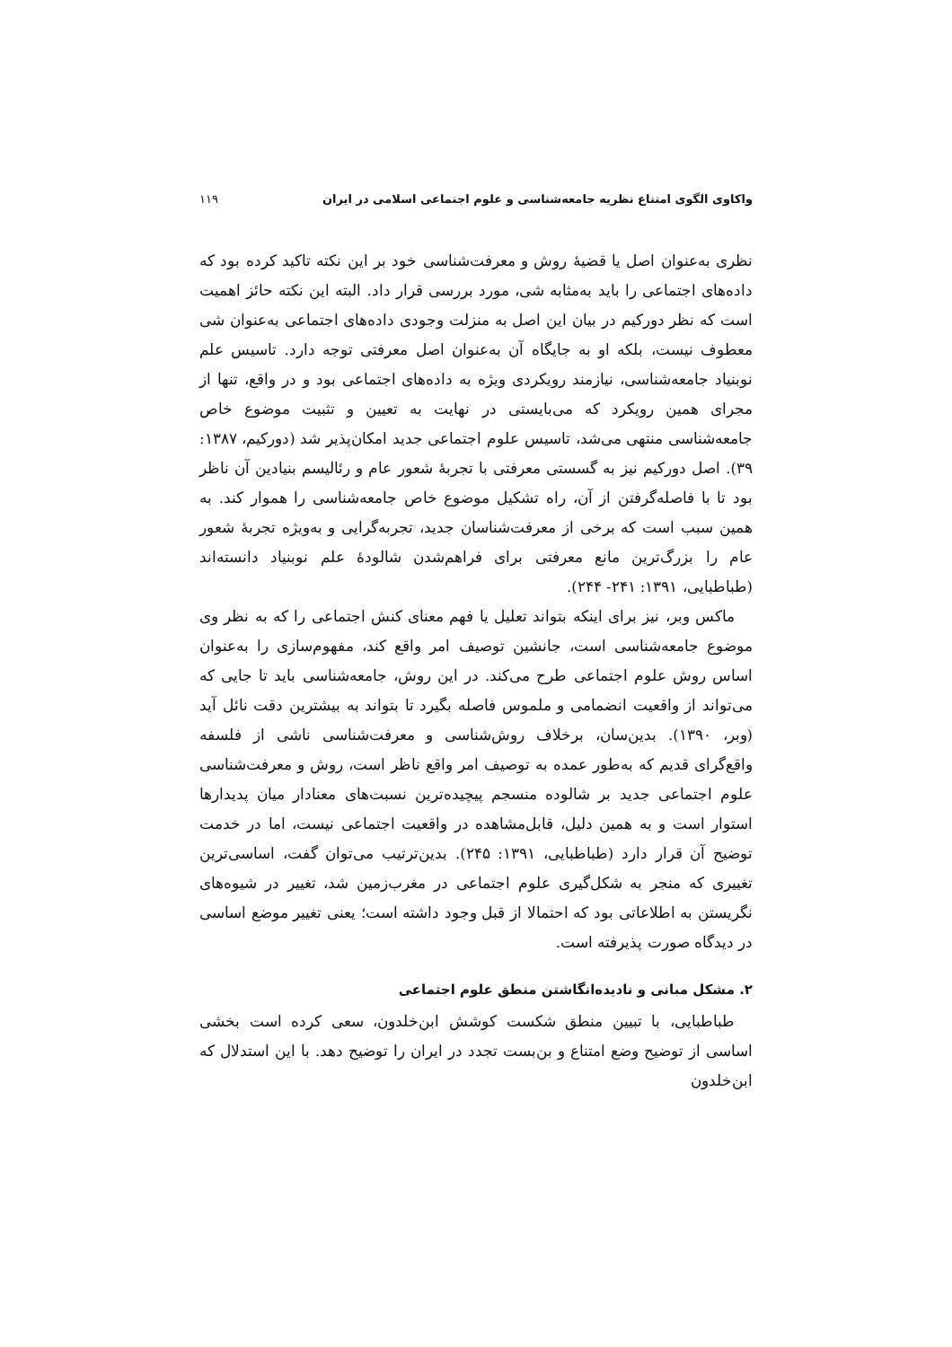واکاوی الگوی امتناع نظریه جامعه‌شناسی و علوم اجتماعی اسلامی در ایران ۱۱۹
نظری به‌عنوان اصل یا قضیهٔ روش و معرفت‌شناسی خود بر این نکته تاکید کرده بود که داده‌های اجتماعی را باید به‌مثابه شی، مورد بررسی قرار داد. البته این نکته حائز اهمیت است که نظر دورکیم در بیان این اصل به منزلت وجودی داده‌های اجتماعی به‌عنوان شی معطوف نیست، بلکه او به جایگاه آن به‌عنوان اصل معرفتی توجه دارد. تاسیس علم نوبنیاد جامعه‌شناسی، نیازمند رویکردی ویژه به داده‌های اجتماعی بود و در واقع، تنها از مجرای همین رویکرد که می‌بایستی در نهایت به تعیین و تثبیت موضوع خاص جامعه‌شناسی منتهی می‌شد، تاسیس علوم اجتماعی جدید امکان‌پذیر شد (دورکیم، ۱۳۸۷: ۳۹). اصل دورکیم نیز به گسستی معرفتی با تجربهٔ شعور عام و رئالیسم بنیادین آن ناظر بود تا با فاصله‌گرفتن از آن، راه تشکیل موضوع خاص جامعه‌شناسی را هموار کند. به همین سبب است که برخی از معرفت‌شناسان جدید، تجربه‌گرایی و به‌ویژه تجربهٔ شعور عام را بزرگ‌ترین مانع معرفتی برای فراهم‌شدن شالودهٔ علم نوبنیاد دانسته‌اند (طباطبایی، ۱۳۹۱: ۲۴۱- ۲۴۴).
ماکس وبر، نیز برای اینکه بتواند تعلیل یا فهم معنای کنش اجتماعی را که به نظر وی موضوع جامعه‌شناسی است، جانشین توصیف امر واقع کند، مفهوم‌سازی را به‌عنوان اساس روش علوم اجتماعی طرح می‌کند. در این روش، جامعه‌شناسی باید تا جایی که می‌تواند از واقعیت انضمامی و ملموس فاصله بگیرد تا بتواند به بیشترین دقت نائل آید (وبر، ۱۳۹۰). بدین‌سان، برخلاف روش‌شناسی و معرفت‌شناسی ناشی از فلسفه واقع‌گرای قدیم که به‌طور عمده به توصیف امر واقع ناظر است، روش و معرفت‌شناسی علوم اجتماعی جدید بر شالوده منسجم پیچیده‌ترین نسبت‌های معنادار میان پدیدارها استوار است و به همین دلیل، قابل‌مشاهده در واقعیت اجتماعی نیست، اما در خدمت توضیح آن قرار دارد (طباطبایی، ۱۳۹۱: ۲۴۵). بدین‌ترتیب می‌توان گفت، اساسی‌ترین تغییری که منجر به شکل‌گیری علوم اجتماعی در مغرب‌زمین شد، تغییر در شیوه‌های نگریستن به اطلاعاتی بود که احتمالا از قبل وجود داشته است؛ یعنی تغییر موضع اساسی در دیدگاه صورت پذیرفته است.
۲. مشکل مبانی و نادیده‌انگاشتن منطق علوم اجتماعی
طباطبایی، با تبیین منطق شکست کوشش ابن‌خلدون، سعی کرده است بخشی اساسی از توضیح وضع امتناع و بن‌بست تجدد در ایران را توضیح دهد. با این استدلال که ابن‌خلدون